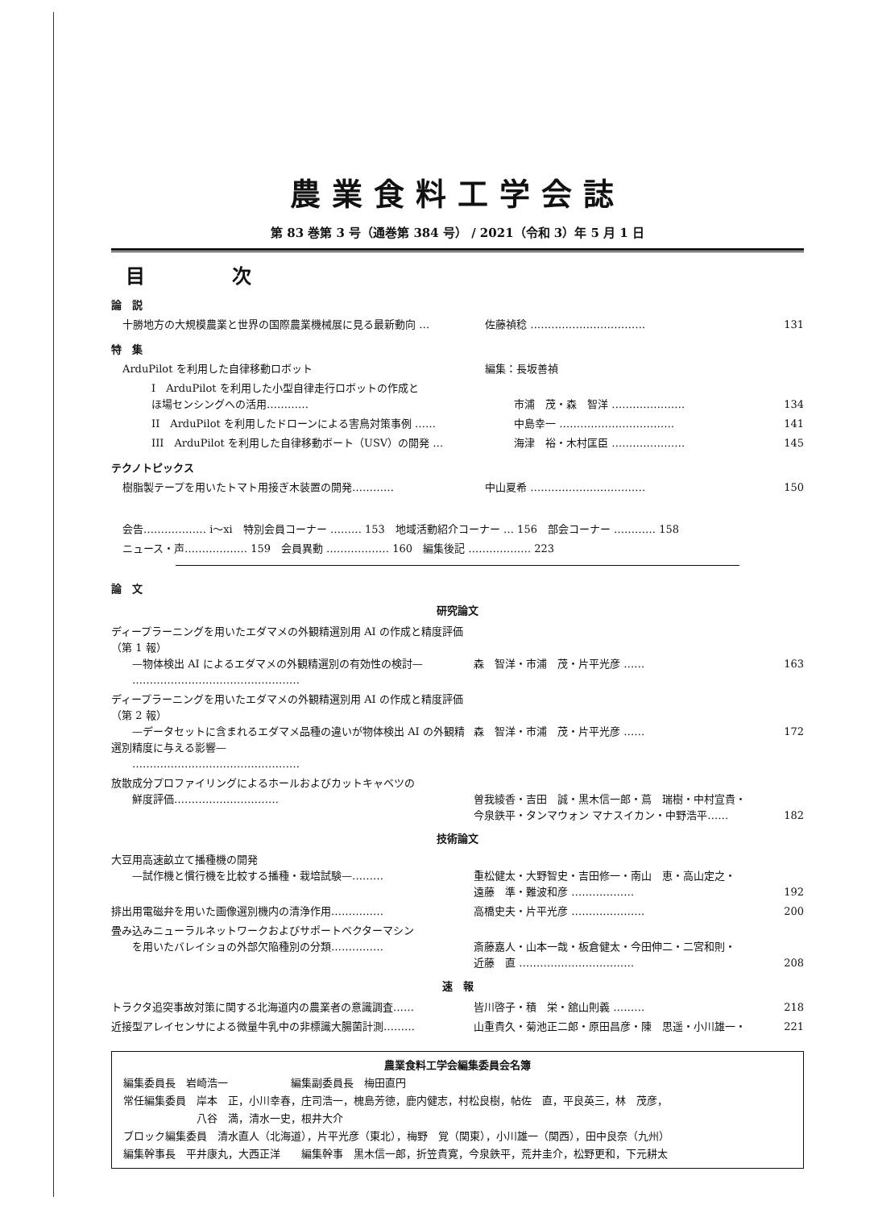農業食料工学会誌
第 83 巻第 3 号（通巻第 384 号） / 2021（令和 3）年 5 月 1 日
目 次
論　説
十勝地方の大規模農業と世界の国際農業機械展に見る最新動向 … 佐藤禎稔 …………………………… 131
特　集
ArduPilot を利用した自律移動ロボット 編集：長坂善禎
I　ArduPilot を利用した小型自律走行ロボットの作成と
ほ場センシングへの活用…………
市浦　茂・森　智洋 …………………
134
II　ArduPilot を利用したドローンによる害鳥対策事例 …… 中島幸一 …………………………… 141
III　ArduPilot を利用した自律移動ボート（USV）の開発 … 海津　裕・木村匡臣 ………………… 145
テクノトピックス
樹脂製テープを用いたトマト用接ぎ木装置の開発………… 中山夏希 …………………………… 150
会告……………… i〜xi　特別会員コーナー ……… 153　地域活動紹介コーナー … 156　部会コーナー ………… 158
ニュース・声……………… 159　会員異動 ……………… 160　編集後記 ……………… 223
論　文
研究論文
ディープラーニングを用いたエダマメの外観精選別用 AI の作成と精度評価（第 1 報）
　　—物体検出 AI によるエダマメの外観精選別の有効性の検討—
　　…………………………………………
森　智洋・市浦　茂・片平光彦 ……
163
ディープラーニングを用いたエダマメの外観精選別用 AI の作成と精度評価（第 2 報）
　　—データセットに含まれるエダマメ品種の違いが物体検出 AI の外観精選別精度に与える影響—
　　…………………………………………
森　智洋・市浦　茂・片平光彦 ……
172
放散成分プロファイリングによるホールおよびカットキャベツの
　　鮮度評価…………………………
曽我綾香・吉田　誠・黒木信一郎・蔦　瑞樹・中村宣貴・
今泉鉄平・タンマウォン マナスイカン・中野浩平……
182
技術論文
大豆用高速畝立て播種機の開発
　　—試作機と慣行機を比較する播種・栽培試験—………
重松健太・大野智史・吉田修一・南山　恵・高山定之・
遠藤　準・難波和彦 ………………
192
排出用電磁弁を用いた画像選別機内の清浄作用…………… 高橋史夫・片平光彦 ………………… 200
畳み込みニューラルネットワークおよびサポートベクターマシン
　　を用いたバレイショの外部欠陥種別の分類……………
斎藤嘉人・山本一哉・板倉健太・今田伸二・二宮和則・
近藤　直 ……………………………
208
速　報
トラクタ追突事故対策に関する北海道内の農業者の意識調査…… 皆川啓子・積　栄・舘山則義 ……… 218
近接型アレイセンサによる微量牛乳中の非標識大腸菌計測……… 山重貴久・菊池正二郎・原田昌彦・陳　思遥・小川雄一・ 221
農業食料工学会編集委員会名簿
編集委員長　岩崎浩一　　　　　　編集副委員長　梅田直円
常任編集委員　岸本　正，小川幸春，庄司浩一，槐島芳徳，鹿内健志，村松良樹，帖佐　直，平良英三，林　茂彦，
　　　　　　　八谷　満，清水一史，根井大介
ブロック編集委員　清水直人（北海道），片平光彦（東北），梅野　覚（関東），小川雄一（関西），田中良奈（九州）
編集幹事長　平井康丸，大西正洋　　編集幹事　黒木信一郎，折笠貴寛，今泉鉄平，荒井圭介，松野更和，下元耕太